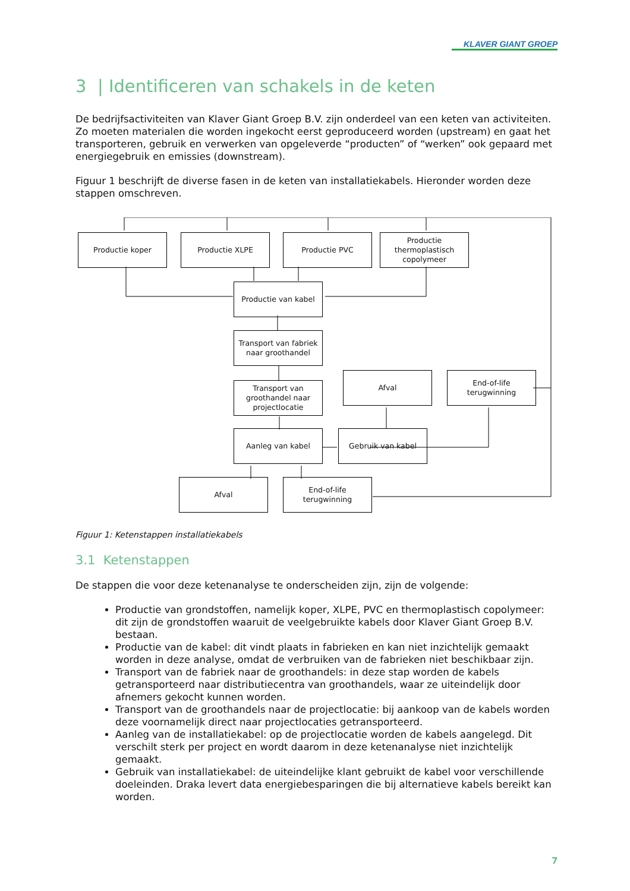KLAVER GIANT GROEP
3 | Identificeren van schakels in de keten
De bedrijfsactiviteiten van Klaver Giant Groep B.V. zijn onderdeel van een keten van activiteiten. Zo moeten materialen die worden ingekocht eerst geproduceerd worden (upstream) en gaat het transporteren, gebruik en verwerken van opgeleverde “producten” of “werken” ook gepaard met energiegebruik en emissies (downstream).
Figuur 1 beschrijft de diverse fasen in de keten van installatiekabels. Hieronder worden deze stappen omschreven.
Productie koper Productie XLPE Productie PVC
Productie thermoplastisch copolymeer
Productie van kabel
Transport van fabriek naar groothandel
Transport van groothandel naar projectlocatie
Afval
End-of-life terugwinning
Aanleg van kabel Gebruik van kabel
Afval
End-of-life terugwinning
Figuur 1: Ketenstappen installatiekabels
3.1 Ketenstappen
De stappen die voor deze ketenanalyse te onderscheiden zijn, zijn de volgende:
Productie van grondstoffen, namelijk koper, XLPE, PVC en thermoplastisch copolymeer: dit zijn de grondstoffen waaruit de veelgebruikte kabels door Klaver Giant Groep B.V. bestaan.
Productie van de kabel: dit vindt plaats in fabrieken en kan niet inzichtelijk gemaakt worden in deze analyse, omdat de verbruiken van de fabrieken niet beschikbaar zijn.
Transport van de fabriek naar de groothandels: in deze stap worden de kabels getransporteerd naar distributiecentra van groothandels, waar ze uiteindelijk door afnemers gekocht kunnen worden.
Transport van de groothandels naar de projectlocatie: bij aankoop van de kabels worden deze voornamelijk direct naar projectlocaties getransporteerd.
Aanleg van de installatiekabel: op de projectlocatie worden de kabels aangelegd. Dit verschilt sterk per project en wordt daarom in deze ketenanalyse niet inzichtelijk gemaakt.
Gebruik van installatiekabel: de uiteindelijke klant gebruikt de kabel voor verschillende doeleinden. Draka levert data energiebesparingen die bij alternatieve kabels bereikt kan worden.
7